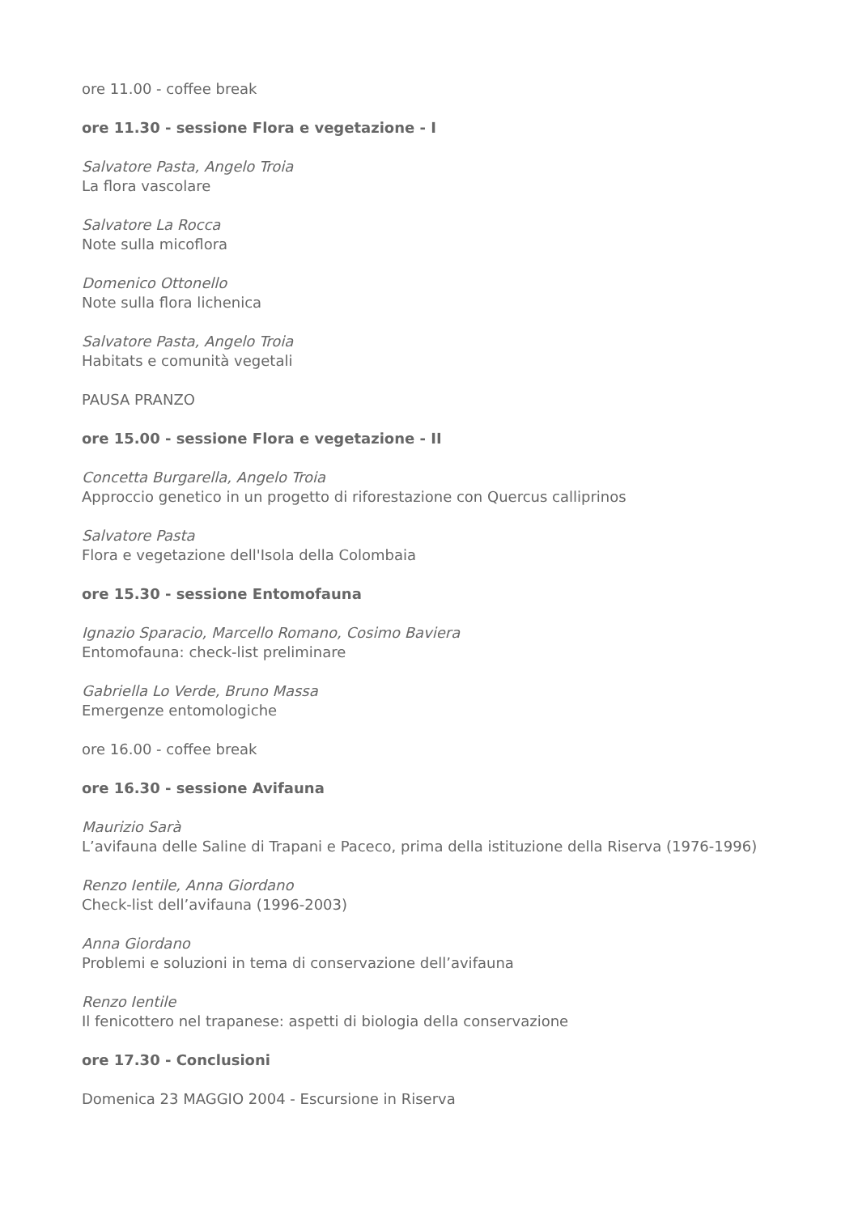ore 11.00 - coffee break
ore 11.30 - sessione Flora e vegetazione - I
Salvatore Pasta, Angelo Troia
La flora vascolare
Salvatore La Rocca
Note sulla micoflora
Domenico Ottonello
Note sulla flora lichenica
Salvatore Pasta, Angelo Troia
Habitats e comunità vegetali
PAUSA PRANZO
ore 15.00 - sessione Flora e vegetazione - II
Concetta Burgarella, Angelo Troia
Approccio genetico in un progetto di riforestazione con Quercus calliprinos
Salvatore Pasta
Flora e vegetazione dell'Isola della Colombaia
ore 15.30 - sessione Entomofauna
Ignazio Sparacio, Marcello Romano, Cosimo Baviera
Entomofauna: check-list preliminare
Gabriella Lo Verde, Bruno Massa
Emergenze entomologiche
ore 16.00 - coffee break
ore 16.30 - sessione Avifauna
Maurizio Sarà
L’avifauna delle Saline di Trapani e Paceco, prima della istituzione della Riserva (1976-1996)
Renzo Ientile, Anna Giordano
Check-list dell’avifauna (1996-2003)
Anna Giordano
Problemi e soluzioni in tema di conservazione dell’avifauna
Renzo Ientile
Il fenicottero nel trapanese: aspetti di biologia della conservazione
ore 17.30 - Conclusioni
Domenica 23 MAGGIO 2004 - Escursione in Riserva